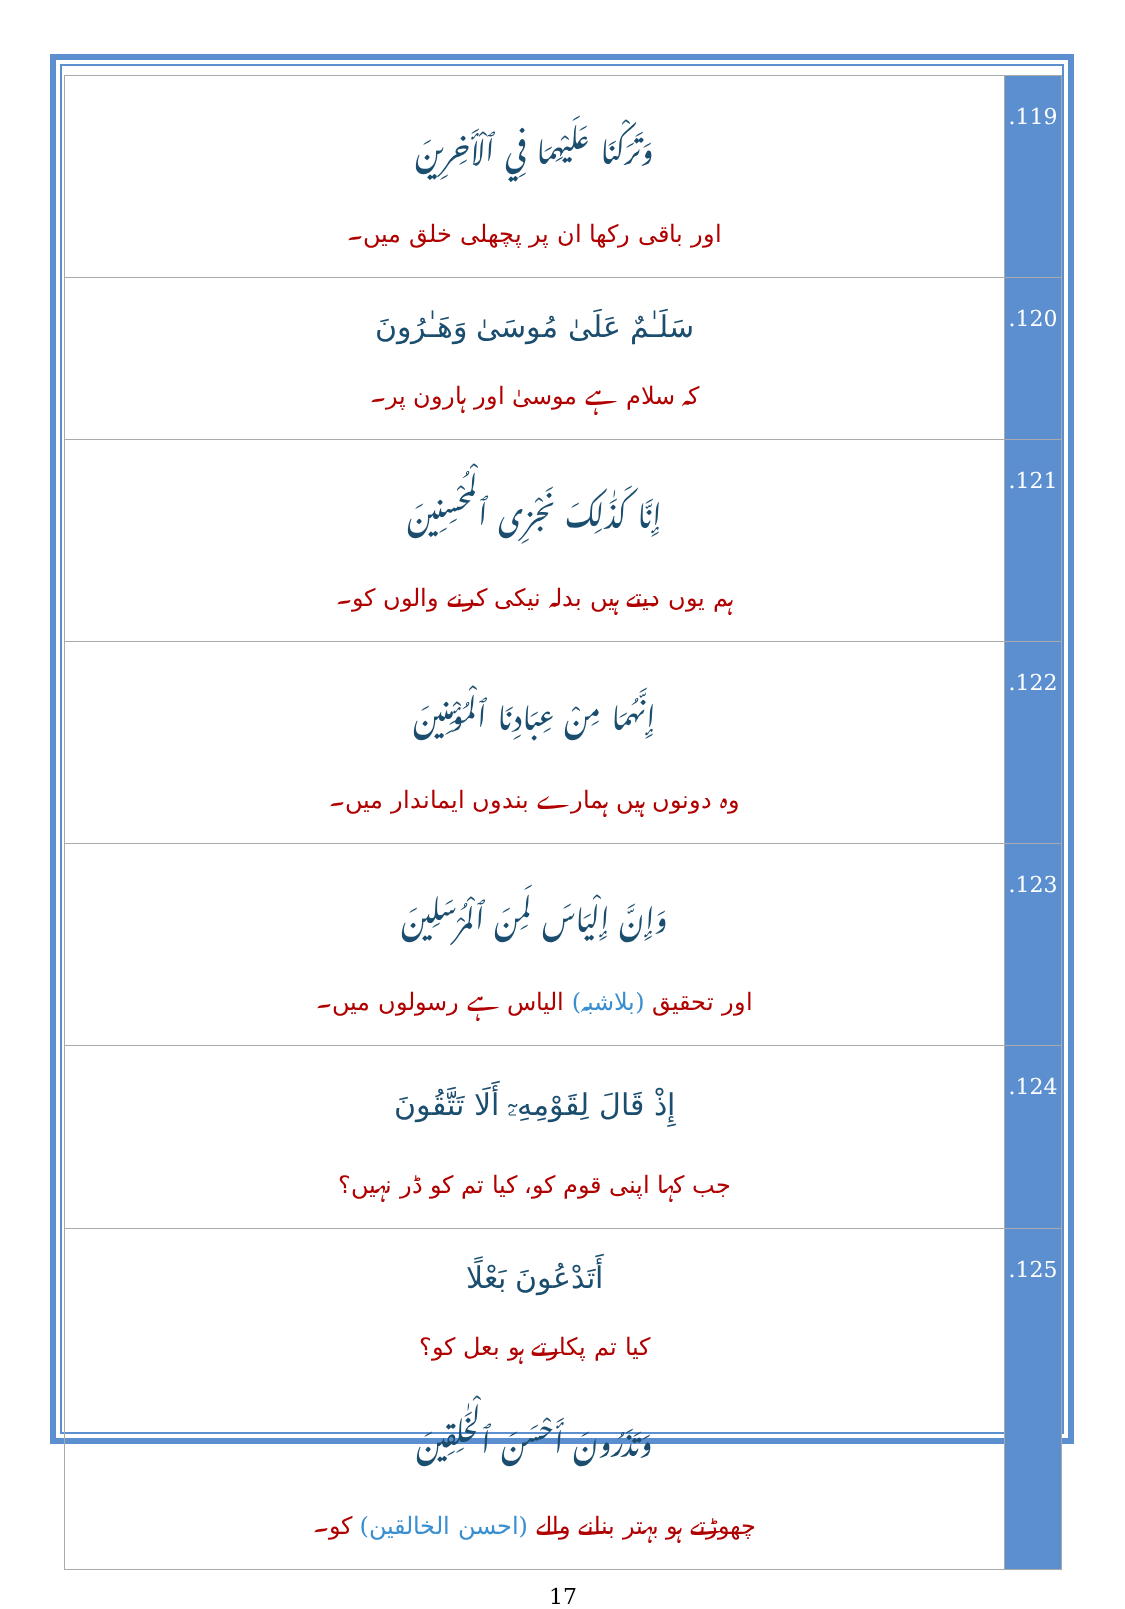| وَتَرَكْنَا عَلَيْهِمَا فِي ٱلْأَخِرِينَ اور باقی رکھا ان پر پچھلی خلق میں۔ | .119 |
| سَلَـٰمٌ عَلَىٰ مُوسَىٰ وَهَـٰرُونَ کہ سلام ہے موسیٰ اور ہارون پر۔ | .120 |
| إِنَّا كَذَٰلِكَ نَجْزِى ٱلْمُحْسِنِينَ ہم یوں دیتے ہیں بدلہ نیکی کرنے والوں کو۔ | .121 |
| إِنَّهُمَا مِنْ عِبَادِنَا ٱلْمُؤْمِنِينَ وہ دونوں ہیں ہمارے بندوں ایماندار میں۔ | .122 |
| وَإِنَّ إِلْيَاسَ لَمِنَ ٱلْمُرْسَلِينَ اور تحقیق (بلاشبہ) الیاس ہے رسولوں میں۔ | .123 |
| إِذْ قَالَ لِقَوْمِهِۦٓ أَلَا تَتَّقُونَ جب کہا اپنی قوم کو، کیا تم کو ڈر نہیں؟ | .124 |
| أَتَدْعُونَ بَعْلًا کیا تم پکارتے ہو بعل کو؟ وَتَذَرُونَ أَحْسَنَ ٱلْخَـٰلِقِينَ چھوڑتے ہو بہتر بنانے والے (احسن الخالقین) کو۔ | .125 |
17